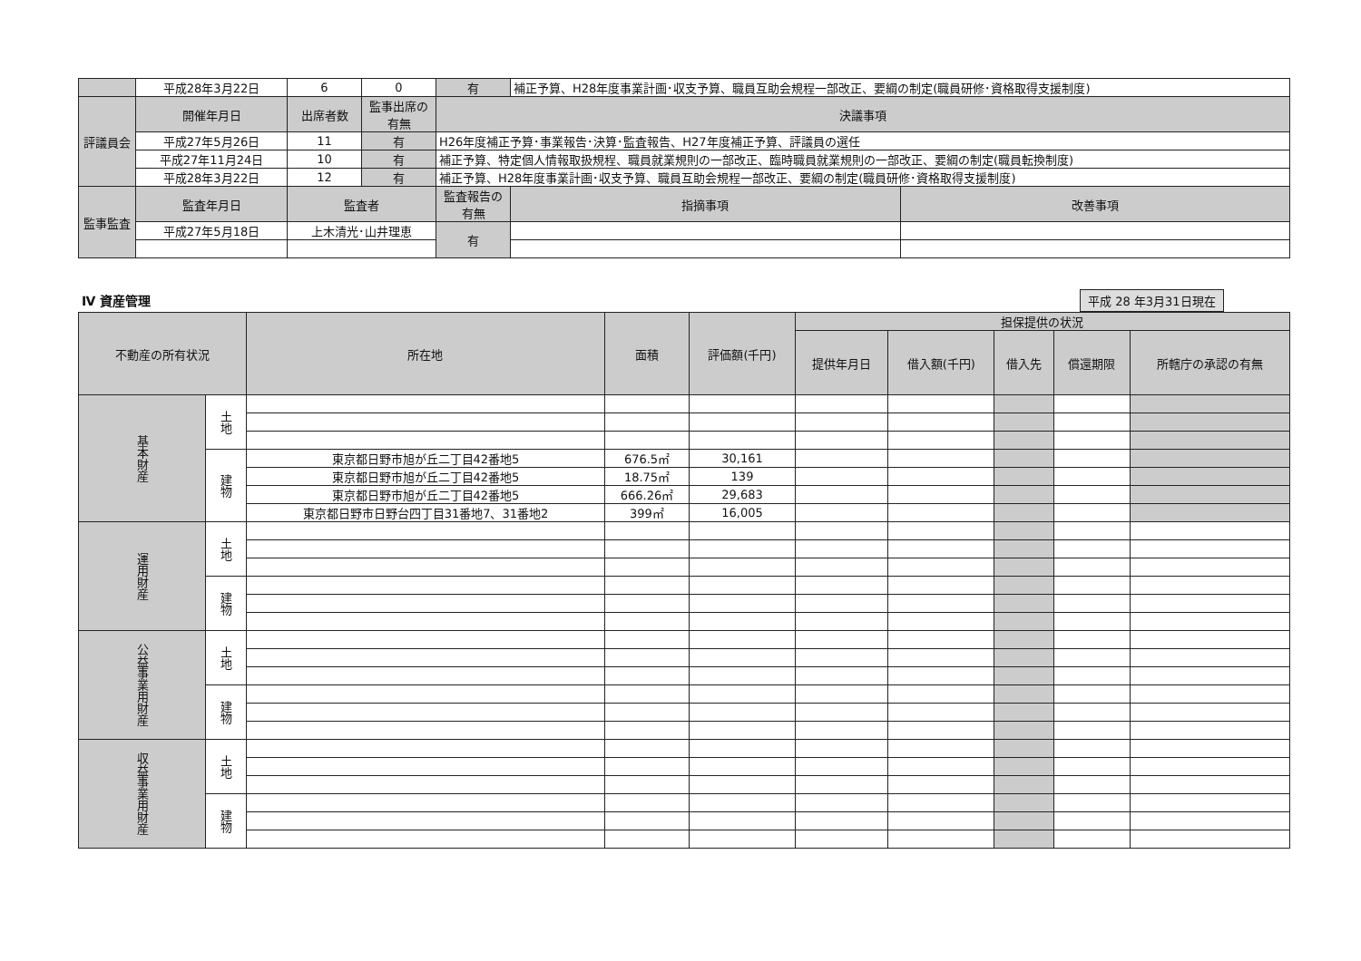| | 平成28年3月22日 | 6 | 0 | 有 | 補正予算、H28年度事業計画･収支予算、職員互助会規程一部改正、要綱の制定(職員研修･資格取得支援制度) | |
| 評議員会 | 開催年月日 | 出席者数 | 監事出席の有無 | 決議事項 | | |
| | 平成27年5月26日 | 11 | 有 | H26年度補正予算･事業報告･決算･監査報告、H27年度補正予算、評議員の選任 | | |
| | 平成27年11月24日 | 10 | 有 | 補正予算、特定個人情報取扱規程、職員就業規則の一部改正、臨時職員就業規則の一部改正、要綱の制定(職員転換制度) | | |
| | 平成28年3月22日 | 12 | 有 | 補正予算、H28年度事業計画･収支予算、職員互助会規程一部改正、要綱の制定(職員研修･資格取得支援制度) | | |
| 監事監査 | 監査年月日 | 監査者 | | 監査報告の有無 | 指摘事項 | 改善事項 |
| | 平成27年5月18日 | 上木清光･山井理恵 | | 有 | | |
Ⅳ 資産管理
平成 28 年3月31日現在
| 不動産の所有状況 | | 所在地 | 面積 | 評価額(千円) | 担保提供の状況 | | | | |
| --- | --- | --- | --- | --- | --- | --- | --- | --- | --- |
| | | | | | 提供年月日 | 借入額(千円) | 借入先 | 償還期限 | 所轄庁の承認の有無 |
| 基本財産 | 土地 | | | | | | | | |
| | 建物 | 東京都日野市旭が丘二丁目42番地5 | 676.5㎡ | 30,161 | | | | | |
| | | 東京都日野市旭が丘二丁目42番地5 | 18.75㎡ | 139 | | | | | |
| | | 東京都日野市旭が丘二丁目42番地5 | 666.26㎡ | 29,683 | | | | | |
| | | 東京都日野市日野台四丁目31番地7、31番地2 | 399㎡ | 16,005 | | | | | |
| 運用財産 | 土地 | | | | | | | | |
| | 建物 | | | | | | | | |
| 公益事業用財産 | 土地 | | | | | | | | |
| | 建物 | | | | | | | | |
| 収益事業用財産 | 土地 | | | | | | | | |
| | 建物 | | | | | | | | |